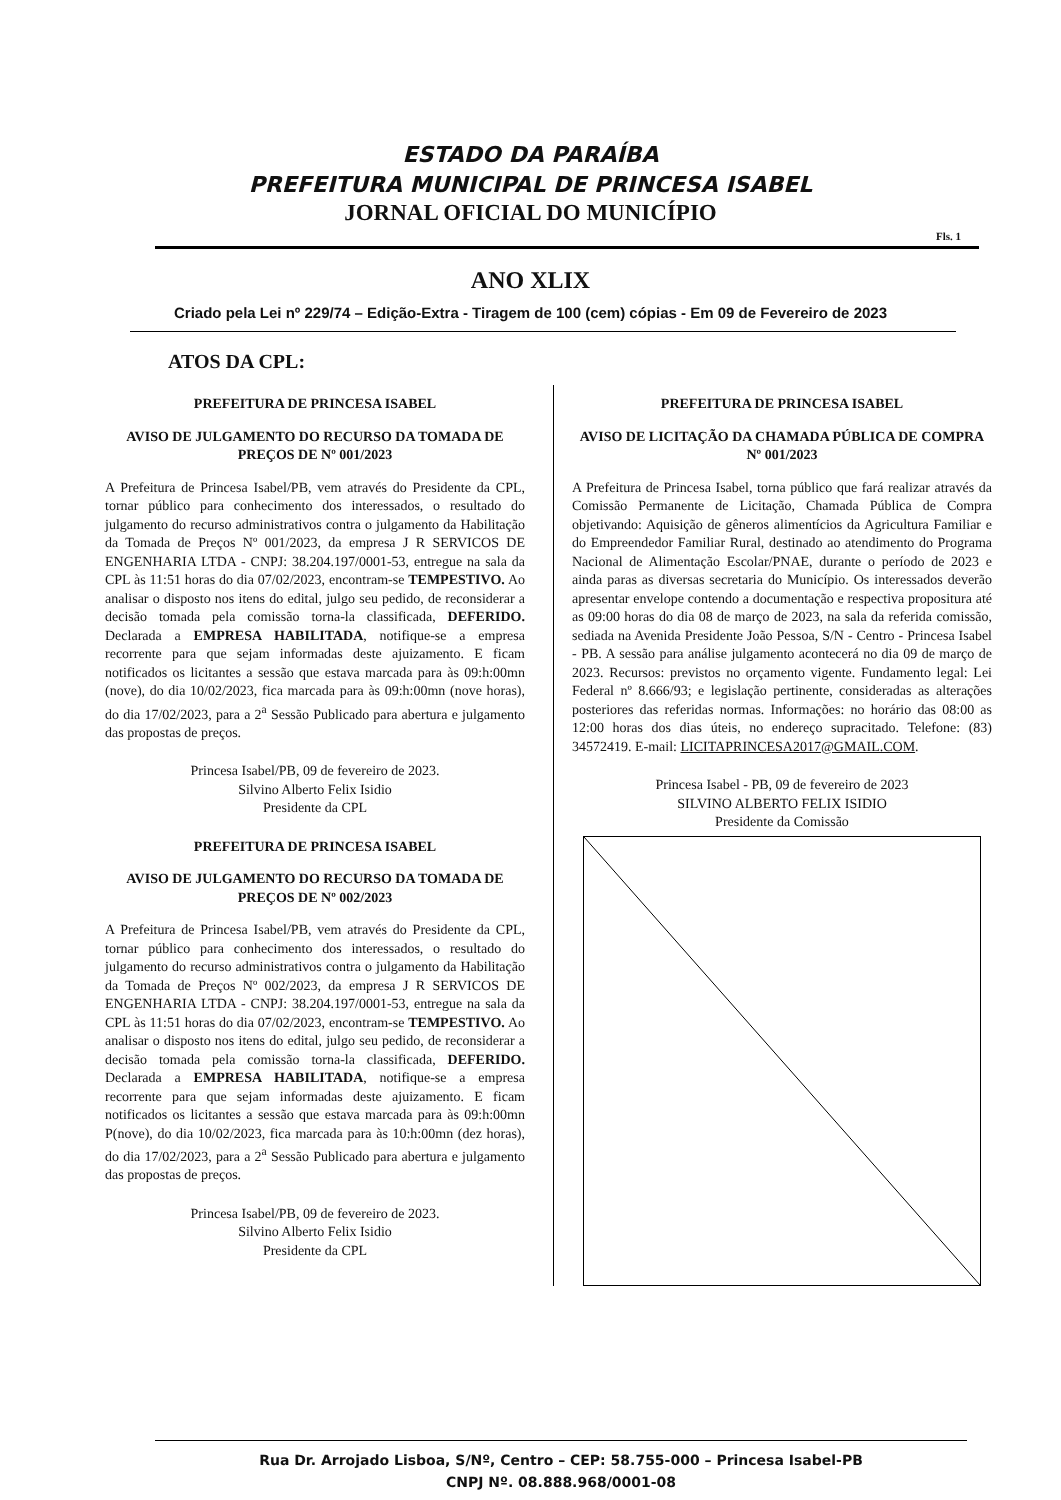ESTADO DA PARAÍBA
PREFEITURA MUNICIPAL DE PRINCESA ISABEL
JORNAL OFICIAL DO MUNICÍPIO
Fls. 1
ANO XLIX
Criado pela Lei nº 229/74 – Edição-Extra - Tiragem de 100 (cem) cópias - Em 09 de Fevereiro de 2023
ATOS DA CPL:
PREFEITURA DE PRINCESA ISABEL
AVISO DE JULGAMENTO DO RECURSO DA TOMADA DE PREÇOS DE Nº 001/2023
A Prefeitura de Princesa Isabel/PB, vem através do Presidente da CPL, tornar público para conhecimento dos interessados, o resultado do julgamento do recurso administrativos contra o julgamento da Habilitação da Tomada de Preços Nº 001/2023, da empresa J R SERVICOS DE ENGENHARIA LTDA - CNPJ: 38.204.197/0001-53, entregue na sala da CPL às 11:51 horas do dia 07/02/2023, encontram-se TEMPESTIVO. Ao analisar o disposto nos itens do edital, julgo seu pedido, de reconsiderar a decisão tomada pela comissão torna-la classificada, DEFERIDO. Declarada a EMPRESA HABILITADA, notifique-se a empresa recorrente para que sejam informadas deste ajuizamento. E ficam notificados os licitantes a sessão que estava marcada para às 09:h:00mn (nove), do dia 10/02/2023, fica marcada para às 09:h:00mn (nove horas), do dia 17/02/2023, para a 2<sup>a</sup> Sessão Publicado para abertura e julgamento das propostas de preços.
Princesa Isabel/PB, 09 de fevereiro de 2023.
Silvino Alberto Felix Isidio
Presidente da CPL
PREFEITURA DE PRINCESA ISABEL
AVISO DE JULGAMENTO DO RECURSO DA TOMADA DE PREÇOS DE Nº 002/2023
A Prefeitura de Princesa Isabel/PB, vem através do Presidente da CPL, tornar público para conhecimento dos interessados, o resultado do julgamento do recurso administrativos contra o julgamento da Habilitação da Tomada de Preços Nº 002/2023, da empresa J R SERVICOS DE ENGENHARIA LTDA - CNPJ: 38.204.197/0001-53, entregue na sala da CPL às 11:51 horas do dia 07/02/2023, encontram-se TEMPESTIVO. Ao analisar o disposto nos itens do edital, julgo seu pedido, de reconsiderar a decisão tomada pela comissão torna-la classificada, DEFERIDO. Declarada a EMPRESA HABILITADA, notifique-se a empresa recorrente para que sejam informadas deste ajuizamento. E ficam notificados os licitantes a sessão que estava marcada para às 09:h:00mn P(nove), do dia 10/02/2023, fica marcada para às 10:h:00mn (dez horas), do dia 17/02/2023, para a 2<sup>a</sup> Sessão Publicado para abertura e julgamento das propostas de preços.
Princesa Isabel/PB, 09 de fevereiro de 2023.
Silvino Alberto Felix Isidio
Presidente da CPL
PREFEITURA DE PRINCESA ISABEL
AVISO DE LICITAÇÃO DA CHAMADA PÚBLICA DE COMPRA Nº 001/2023
A Prefeitura de Princesa Isabel, torna público que fará realizar através da Comissão Permanente de Licitação, Chamada Pública de Compra objetivando: Aquisição de gêneros alimentícios da Agricultura Familiar e do Empreendedor Familiar Rural, destinado ao atendimento do Programa Nacional de Alimentação Escolar/PNAE, durante o período de 2023 e ainda paras as diversas secretaria do Município. Os interessados deverão apresentar envelope contendo a documentação e respectiva propositura até as 09:00 horas do dia 08 de março de 2023, na sala da referida comissão, sediada na Avenida Presidente João Pessoa, S/N - Centro - Princesa Isabel - PB. A sessão para análise julgamento acontecerá no dia 09 de março de 2023. Recursos: previstos no orçamento vigente. Fundamento legal: Lei Federal nº 8.666/93; e legislação pertinente, consideradas as alterações posteriores das referidas normas. Informações: no horário das 08:00 as 12:00 horas dos dias úteis, no endereço supracitado. Telefone: (83) 34572419. E-mail: LICITAPRINCESA2017@GMAIL.COM.
Princesa Isabel - PB, 09 de fevereiro de 2023
SILVINO ALBERTO FELIX ISIDIO
Presidente da Comissão
Rua Dr. Arrojado Lisboa, S/Nº, Centro – CEP: 58.755-000 – Princesa Isabel-PB
CNPJ Nº. 08.888.968/0001-08